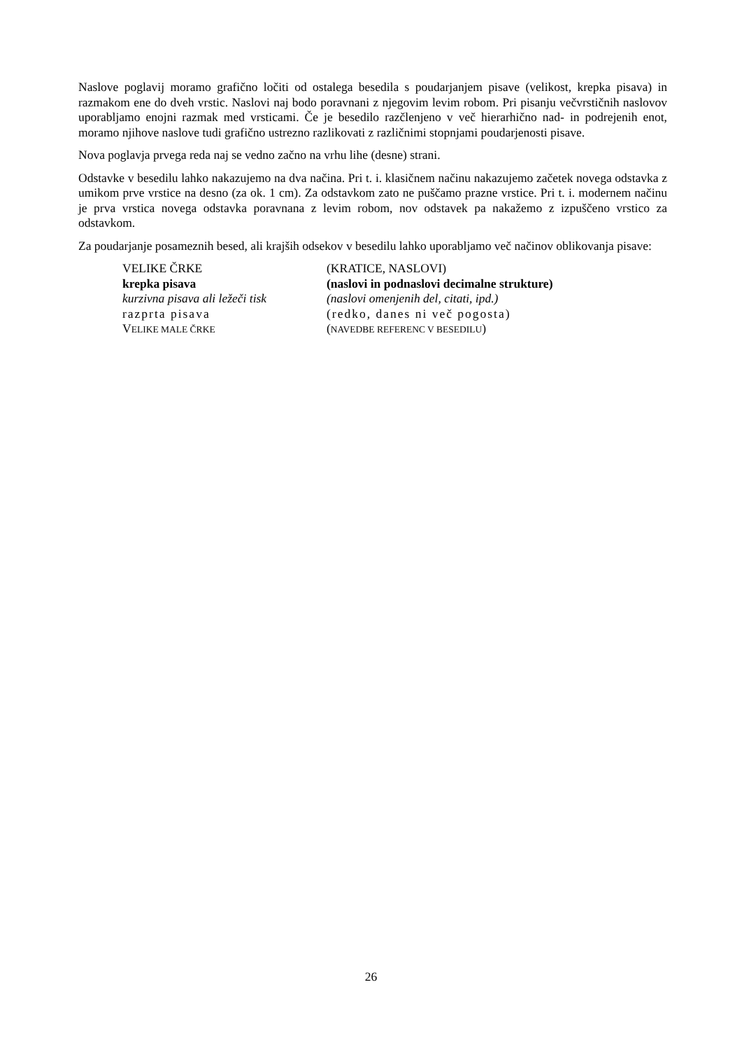Naslove poglavij moramo grafično ločiti od ostalega besedila s poudarjanjem pisave (velikost, krepka pisava) in razmakom ene do dveh vrstic. Naslovi naj bodo poravnani z njegovim levim robom. Pri pisanju večvrstičnih naslovov uporabljamo enojni razmak med vrsticami. Če je besedilo razčlenjeno v več hierarhično nad- in podrejenih enot, moramo njihove naslove tudi grafično ustrezno razlikovati z različnimi stopnjami poudarjenosti pisave.
Nova poglavja prvega reda naj se vedno začno na vrhu lihe (desne) strani.
Odstavke v besedilu lahko nakazujemo na dva načina. Pri t. i. klasičnem načinu nakazujemo začetek novega odstavka z umikom prve vrstice na desno (za ok. 1 cm). Za odstavkom zato ne puščamo prazne vrstice. Pri t. i. modernem načinu je prva vrstica novega odstavka poravnana z levim robom, nov odstavek pa nakažemo z izpuščeno vrstico za odstavkom.
Za poudarjanje posameznih besed, ali krajših odsekov v besedilu lahko uporabljamo več načinov oblikovanja pisave:
VELIKE ČRKE (KRATICE, NASLOVI)
krepka pisava (naslovi in podnaslovi decimalne strukture)
kurzivna pisava ali ležeči tisk
(naslovi omenjenih del, citati, ipd.)
razprta pisava (redko, danes ni več pogosta)
VELIKE MALE ČRKE
(NAVEDBE REFERENC V BESEDILU)
26